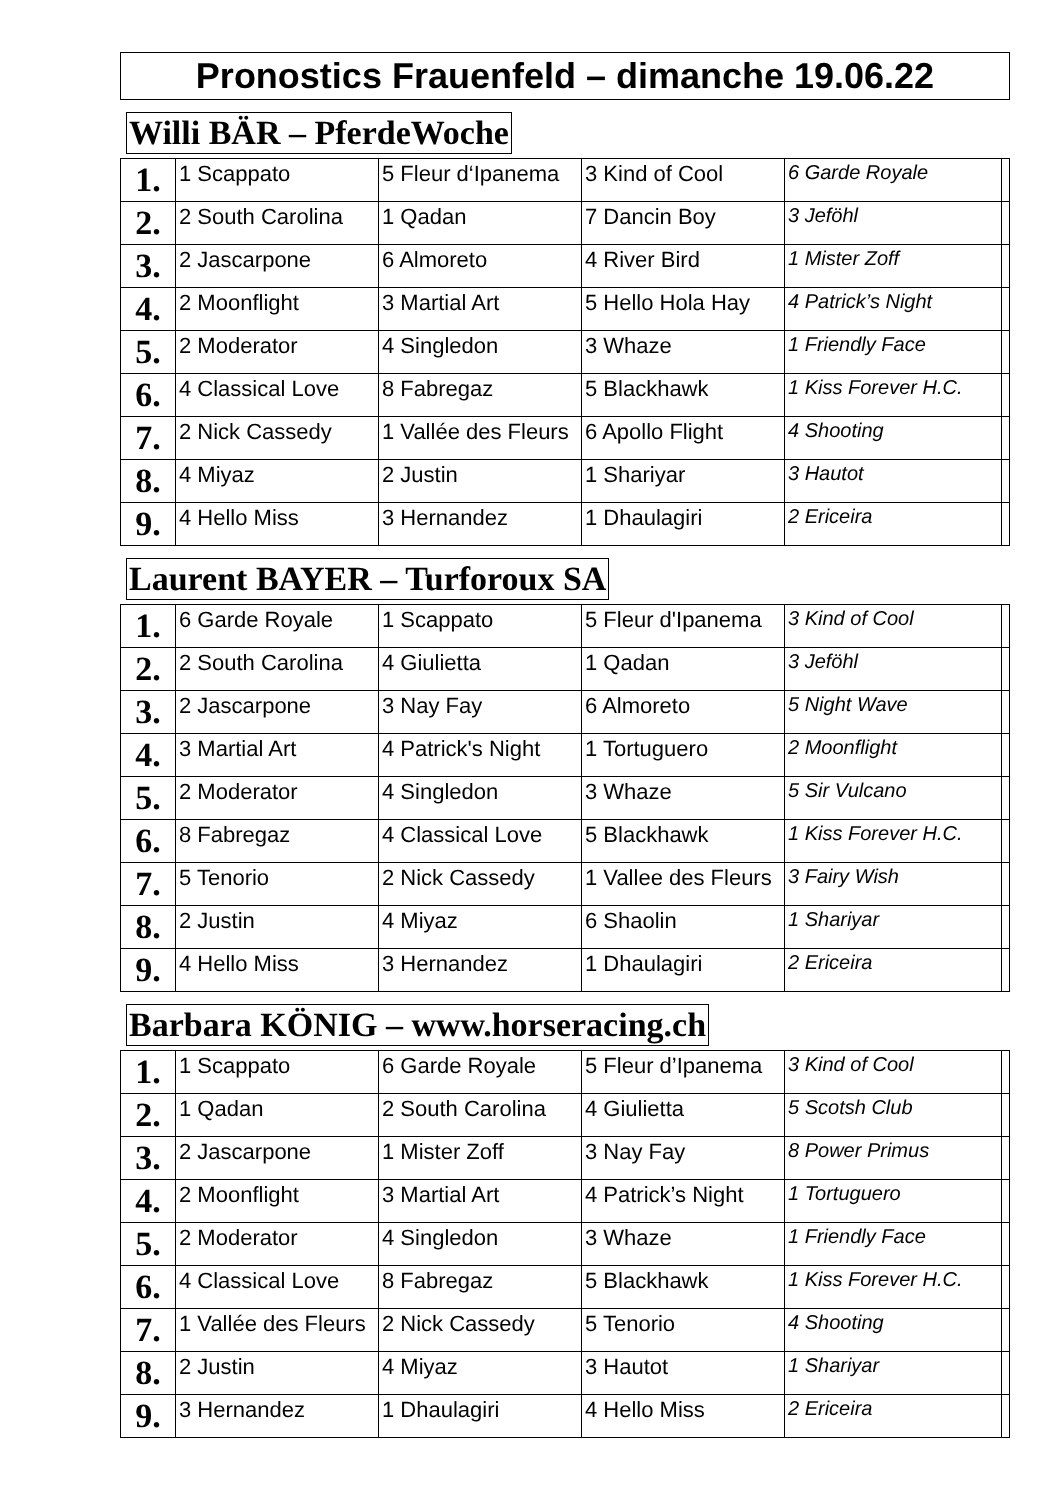Pronostics Frauenfeld – dimanche 19.06.22
Willi BÄR – PferdeWoche
| 1. | 1 Scappato | 5 Fleur d‘Ipanema | 3 Kind of Cool | 6 Garde Royale | |
| 2. | 2 South Carolina | 1 Qadan | 7 Dancin Boy | 3 Jeföhl | |
| 3. | 2 Jascarpone | 6 Almoreto | 4 River Bird | 1 Mister Zoff | |
| 4. | 2 Moonflight | 3 Martial Art | 5 Hello Hola Hay | 4 Patrick’s Night | |
| 5. | 2 Moderator | 4 Singledon | 3 Whaze | 1 Friendly Face | |
| 6. | 4 Classical Love | 8 Fabregaz | 5 Blackhawk | 1 Kiss Forever H.C. | |
| 7. | 2 Nick Cassedy | 1 Vallée des Fleurs | 6 Apollo Flight | 4 Shooting | |
| 8. | 4 Miyaz | 2 Justin | 1 Shariyar | 3 Hautot | |
| 9. | 4 Hello Miss | 3 Hernandez | 1 Dhaulagiri | 2 Ericeira | |
Laurent BAYER – Turforoux SA
| 1. | 6 Garde Royale | 1 Scappato | 5 Fleur d'Ipanema | 3 Kind of Cool | |
| 2. | 2 South Carolina | 4 Giulietta | 1 Qadan | 3 Jeföhl | |
| 3. | 2 Jascarpone | 3 Nay Fay | 6 Almoreto | 5 Night Wave | |
| 4. | 3 Martial Art | 4 Patrick's Night | 1 Tortuguero | 2 Moonflight | |
| 5. | 2 Moderator | 4 Singledon | 3 Whaze | 5 Sir Vulcano | |
| 6. | 8 Fabregaz | 4 Classical Love | 5 Blackhawk | 1 Kiss Forever H.C. | |
| 7. | 5 Tenorio | 2 Nick Cassedy | 1 Vallee des Fleurs | 3 Fairy Wish | |
| 8. | 2 Justin | 4 Miyaz | 6 Shaolin | 1 Shariyar | |
| 9. | 4 Hello Miss | 3 Hernandez | 1 Dhaulagiri | 2 Ericeira | |
Barbara KÖNIG – www.horseracing.ch
| 1. | 1 Scappato | 6 Garde Royale | 5 Fleur d’Ipanema | 3 Kind of Cool | |
| 2. | 1 Qadan | 2 South Carolina | 4 Giulietta | 5 Scotsh Club | |
| 3. | 2 Jascarpone | 1 Mister Zoff | 3 Nay Fay | 8 Power Primus | |
| 4. | 2 Moonflight | 3 Martial Art | 4 Patrick’s Night | 1 Tortuguero | |
| 5. | 2 Moderator | 4 Singledon | 3 Whaze | 1 Friendly Face | |
| 6. | 4 Classical Love | 8 Fabregaz | 5 Blackhawk | 1 Kiss Forever H.C. | |
| 7. | 1 Vallée des Fleurs | 2 Nick Cassedy | 5 Tenorio | 4 Shooting | |
| 8. | 2 Justin | 4 Miyaz | 3 Hautot | 1 Shariyar | |
| 9. | 3 Hernandez | 1 Dhaulagiri | 4 Hello Miss | 2 Ericeira | |